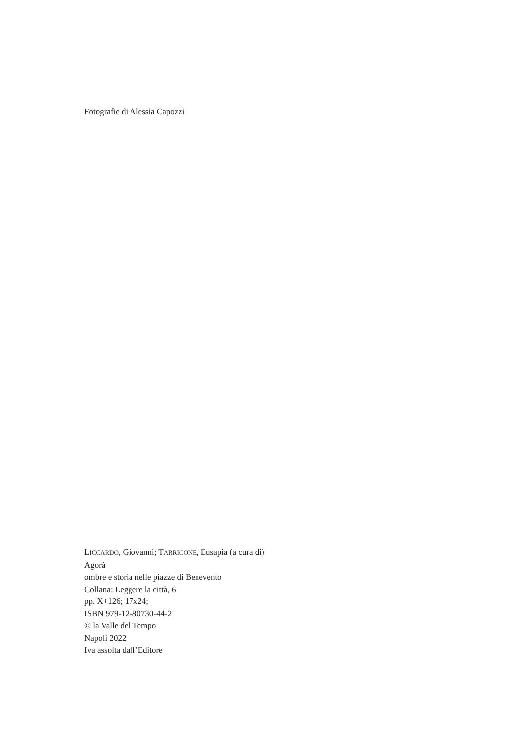Fotografie di Alessia Capozzi
LICCARDO, Giovanni; TARRICONE, Eusapia (a cura di)
Agorà
ombre e storia nelle piazze di Benevento
Collana: Leggere la città, 6
pp. X+126; 17x24;
ISBN 979-12-80730-44-2
© la Valle del Tempo
Napoli 2022
Iva assolta dall’Editore